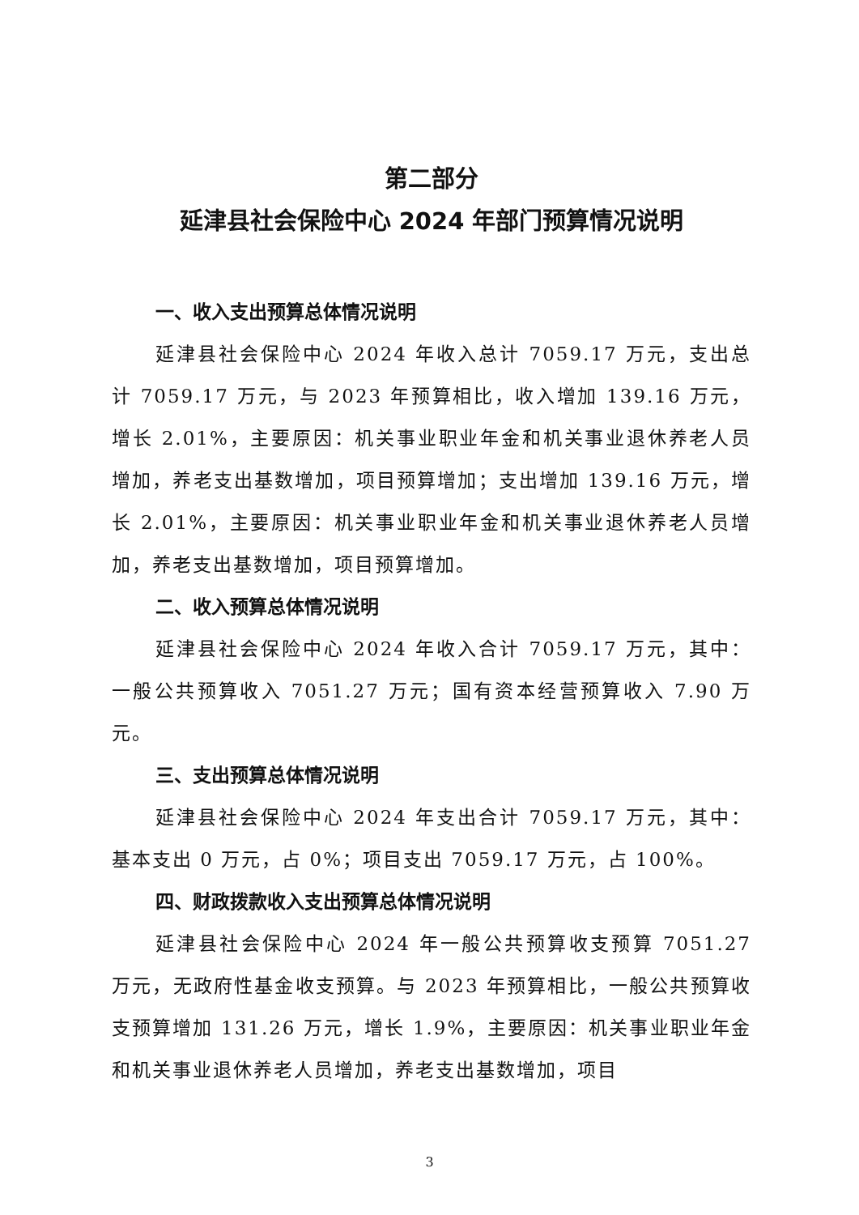第二部分
延津县社会保险中心 2024 年部门预算情况说明
一、收入支出预算总体情况说明
延津县社会保险中心 2024 年收入总计 7059.17 万元，支出总计 7059.17 万元，与 2023 年预算相比，收入增加 139.16 万元，增长 2.01%，主要原因：机关事业职业年金和机关事业退休养老人员增加，养老支出基数增加，项目预算增加；支出增加 139.16 万元，增长 2.01%，主要原因：机关事业职业年金和机关事业退休养老人员增加，养老支出基数增加，项目预算增加。
二、收入预算总体情况说明
延津县社会保险中心 2024 年收入合计 7059.17 万元，其中：一般公共预算收入 7051.27 万元；国有资本经营预算收入 7.90 万元。
三、支出预算总体情况说明
延津县社会保险中心 2024 年支出合计 7059.17 万元，其中：基本支出 0 万元，占 0%；项目支出 7059.17 万元，占 100%。
四、财政拨款收入支出预算总体情况说明
延津县社会保险中心 2024 年一般公共预算收支预算 7051.27 万元，无政府性基金收支预算。与 2023 年预算相比，一般公共预算收支预算增加 131.26 万元，增长 1.9%，主要原因：机关事业职业年金和机关事业退休养老人员增加，养老支出基数增加，项目
3